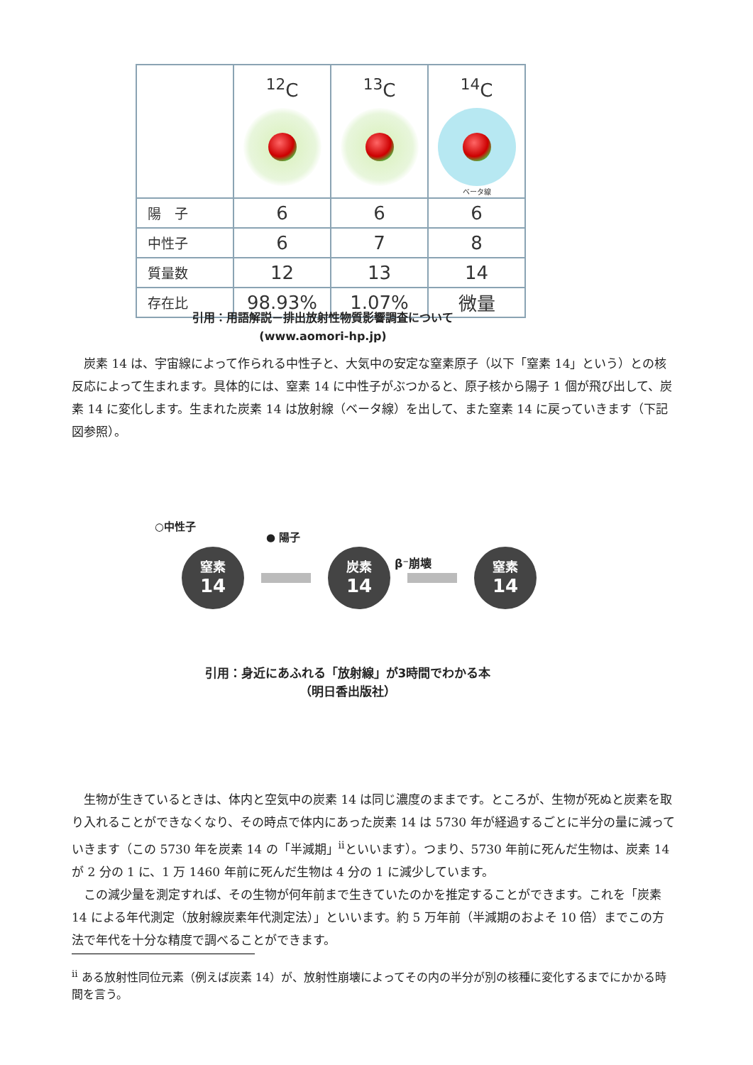| | <sup>12</sup>C | <sup>13</sup>C | <sup>14</sup>C ベータ線 |
| --- | --- | --- | --- |
| 陽 子 | 6 | 6 | 6 |
| 中性子 | 6 | 7 | 8 |
| 質量数 | 12 | 13 | 14 |
| 存在比 | 98.93% | 1.07% | 微量 |
引用：用語解説－排出放射性物質影響調査について
(www.aomori-hp.jp)
　炭素 14 は、宇宙線によって作られる中性子と、大気中の安定な窒素原子（以下「窒素 14」という）との核反応によって生まれます。具体的には、窒素 14 に中性子がぶつかると、原子核から陽子 1 個が飛び出して、炭素 14 に変化します。生まれた炭素 14 は放射線（ベータ線）を出して、また窒素 14 に戻っていきます（下記図参照）。
○中性子
● 陽子
β⁻崩壊
窒素
14
炭素
14
窒素
14
引用：身近にあふれる「放射線」が3時間でわかる本
（明日香出版社）
　生物が生きているときは、体内と空気中の炭素 14 は同じ濃度のままです。ところが、生物が死ぬと炭素を取り入れることができなくなり、その時点で体内にあった炭素 14 は 5730 年が経過するごとに半分の量に減っていきます（この 5730 年を炭素 14 の「半減期」<sup>ii</sup>といいます）。つまり、5730 年前に死んだ生物は、炭素 14 が 2 分の 1 に、1 万 1460 年前に死んだ生物は 4 分の 1 に減少しています。
　この減少量を測定すれば、その生物が何年前まで生きていたのかを推定することができます。これを「炭素 14 による年代測定（放射線炭素年代測定法）」といいます。約 5 万年前（半減期のおよそ 10 倍）までこの方法で年代を十分な精度で調べることができます。
<sup>ii</sup> ある放射性同位元素（例えば炭素 14）が、放射性崩壊によってその内の半分が別の核種に変化するまでにかかる時間を言う。